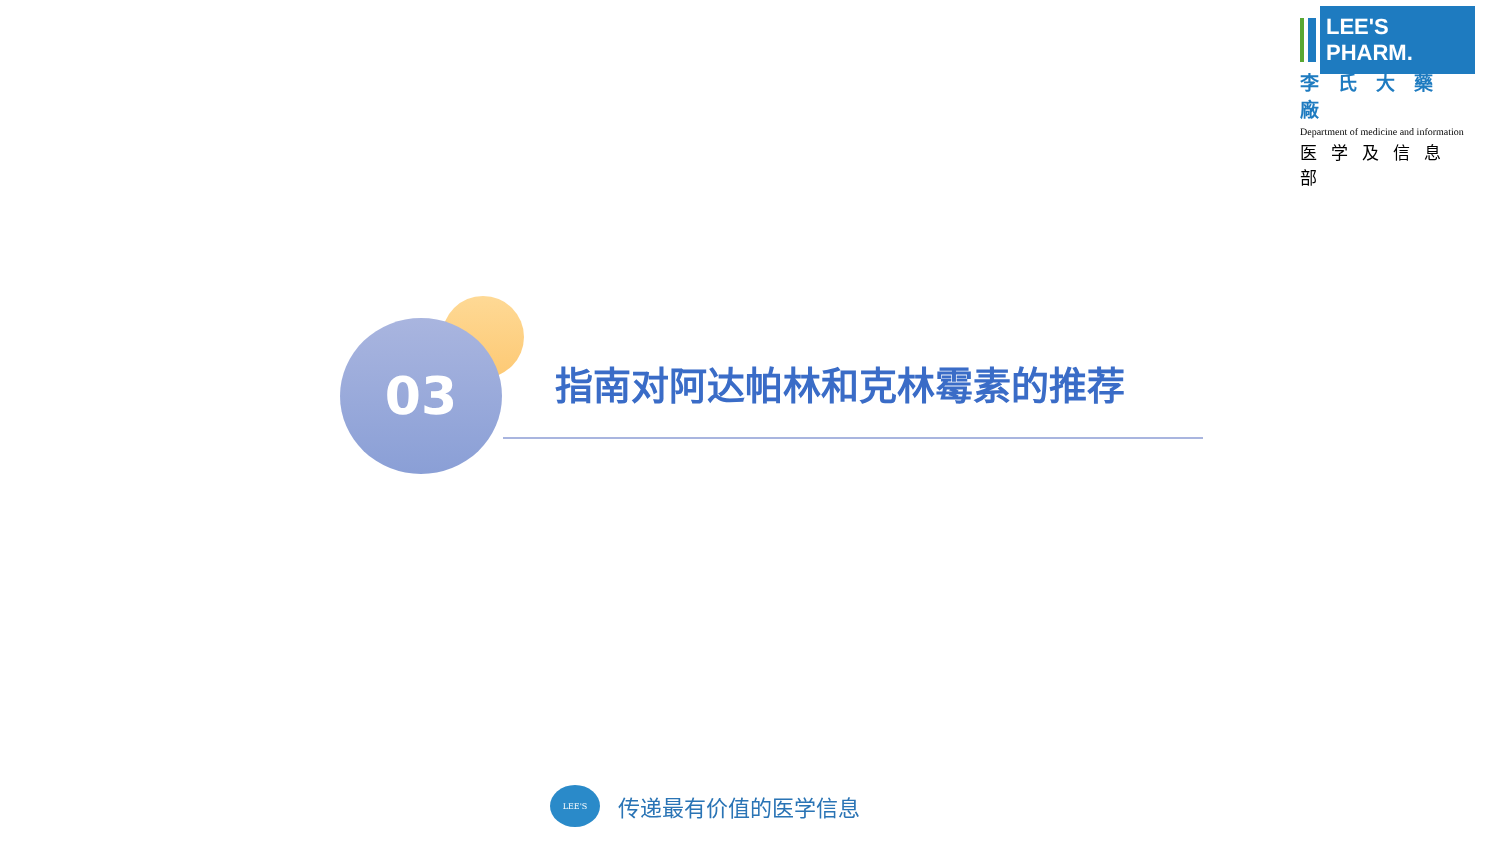LEE'S PHARM.
李氏大藥廠
Department of medicine and information
医学及信息部
03 指南对阿达帕林和克林霉素的推荐
LEE'S 传递最有价值的医学信息